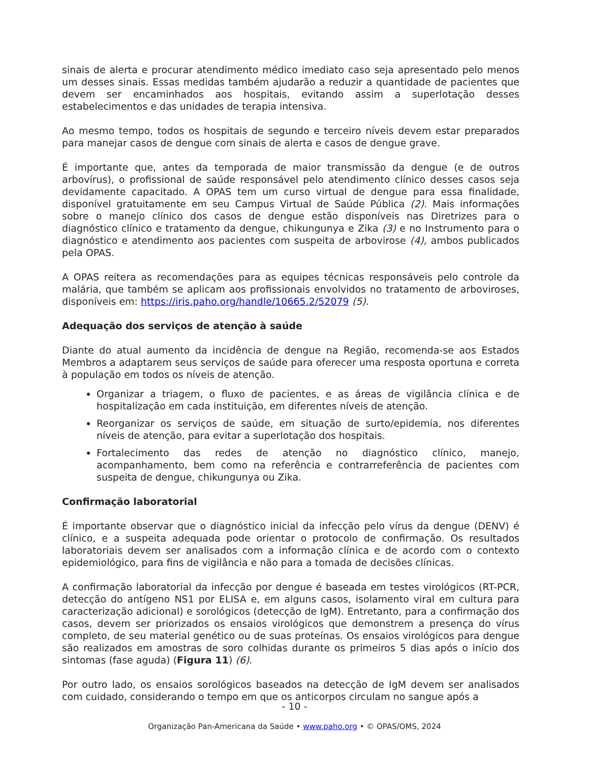sinais de alerta e procurar atendimento médico imediato caso seja apresentado pelo menos um desses sinais. Essas medidas também ajudarão a reduzir a quantidade de pacientes que devem ser encaminhados aos hospitais, evitando assim a superlotação desses estabelecimentos e das unidades de terapia intensiva.
Ao mesmo tempo, todos os hospitais de segundo e terceiro níveis devem estar preparados para manejar casos de dengue com sinais de alerta e casos de dengue grave.
É importante que, antes da temporada de maior transmissão da dengue (e de outros arbovírus), o profissional de saúde responsável pelo atendimento clínico desses casos seja devidamente capacitado. A OPAS tem um curso virtual de dengue para essa finalidade, disponível gratuitamente em seu Campus Virtual de Saúde Pública (2). Mais informações sobre o manejo clínico dos casos de dengue estão disponíveis nas Diretrizes para o diagnóstico clínico e tratamento da dengue, chikungunya e Zika (3) e no Instrumento para o diagnóstico e atendimento aos pacientes com suspeita de arbovirose (4), ambos publicados pela OPAS.
A OPAS reitera as recomendações para as equipes técnicas responsáveis pelo controle da malária, que também se aplicam aos profissionais envolvidos no tratamento de arboviroses, disponíveis em: https://iris.paho.org/handle/10665.2/52079 (5).
Adequação dos serviços de atenção à saúde
Diante do atual aumento da incidência de dengue na Região, recomenda-se aos Estados Membros a adaptarem seus serviços de saúde para oferecer uma resposta oportuna e correta à população em todos os níveis de atenção.
Organizar a triagem, o fluxo de pacientes, e as áreas de vigilância clínica e de hospitalização em cada instituição, em diferentes níveis de atenção.
Reorganizar os serviços de saúde, em situação de surto/epidemia, nos diferentes níveis de atenção, para evitar a superlotação dos hospitais.
Fortalecimento das redes de atenção no diagnóstico clínico, manejo, acompanhamento, bem como na referência e contrarreferência de pacientes com suspeita de dengue, chikungunya ou Zika.
Confirmação laboratorial
É importante observar que o diagnóstico inicial da infecção pelo vírus da dengue (DENV) é clínico, e a suspeita adequada pode orientar o protocolo de confirmação. Os resultados laboratoriais devem ser analisados com a informação clínica e de acordo com o contexto epidemiológico, para fins de vigilância e não para a tomada de decisões clínicas.
A confirmação laboratorial da infecção por dengue é baseada em testes virológicos (RT-PCR, detecção do antígeno NS1 por ELISA e, em alguns casos, isolamento viral em cultura para caracterização adicional) e sorológicos (detecção de IgM). Entretanto, para a confirmação dos casos, devem ser priorizados os ensaios virológicos que demonstrem a presença do vírus completo, de seu material genético ou de suas proteínas. Os ensaios virológicos para dengue são realizados em amostras de soro colhidas durante os primeiros 5 dias após o início dos sintomas (fase aguda) (Figura 11) (6).
Por outro lado, os ensaios sorológicos baseados na detecção de IgM devem ser analisados com cuidado, considerando o tempo em que os anticorpos circulam no sangue após a
- 10 -
Organização Pan-Americana da Saúde • www.paho.org • © OPAS/OMS, 2024